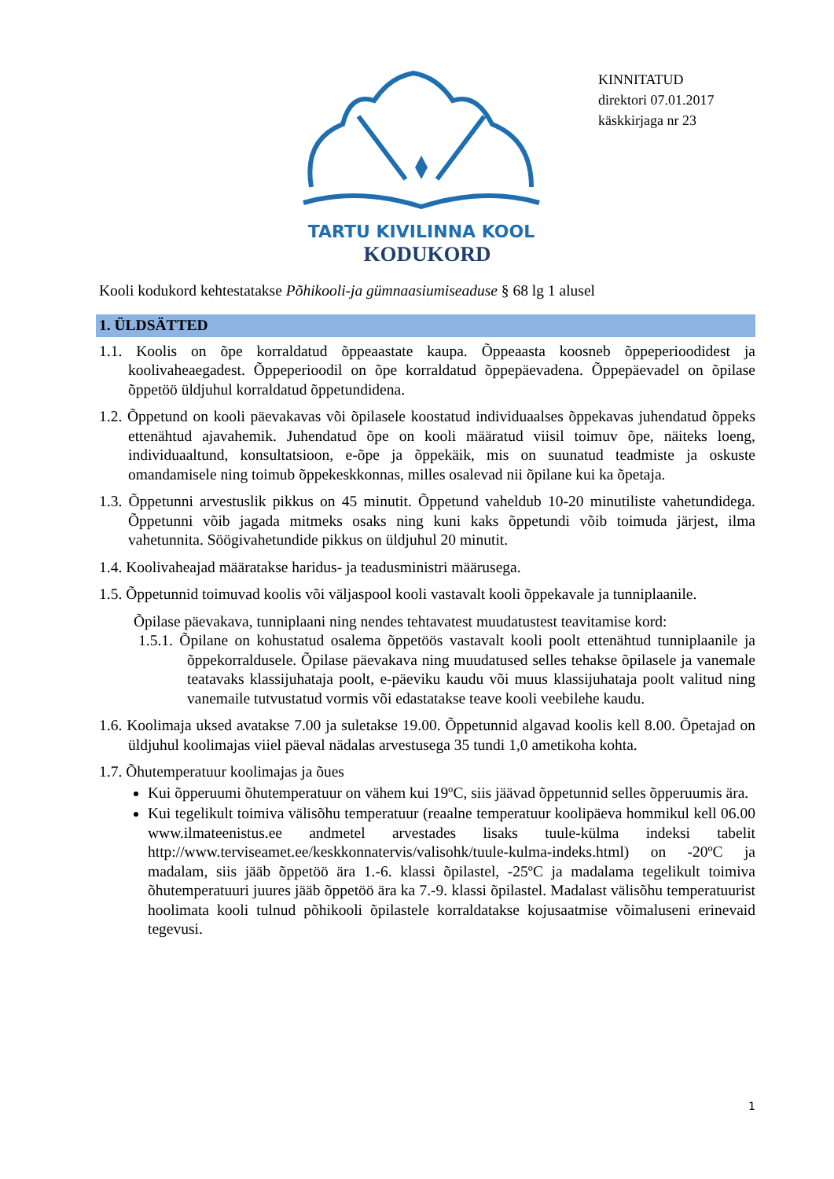TARTU KIVILINNA KOOL
KINNITATUD
direktori 07.01.2017
käskkirjaga nr 23
KODUKORD
Kooli kodukord kehtestatakse Põhikooli-ja gümnaasiumiseaduse § 68 lg 1 alusel
1. ÜLDSÄTTED
1.1. Koolis on õpe korraldatud õppeaastate kaupa. Õppeaasta koosneb õppeperioodidest ja koolivaheaegadest. Õppeperioodil on õpe korraldatud õppepäevadena. Õppepäevadel on õpilase õppetöö üldjuhul korraldatud õppetundidena.
1.2. Õppetund on kooli päevakavas või õpilasele koostatud individuaalses õppekavas juhendatud õppeks ettenähtud ajavahemik. Juhendatud õpe on kooli määratud viisil toimuv õpe, näiteks loeng, individuaaltund, konsultatsioon, e-õpe ja õppekäik, mis on suunatud teadmiste ja oskuste omandamisele ning toimub õppekeskkonnas, milles osalevad nii õpilane kui ka õpetaja.
1.3. Õppetunni arvestuslik pikkus on 45 minutit. Õppetund vaheldub 10-20 minutiliste vahetundidega. Õppetunni võib jagada mitmeks osaks ning kuni kaks õppetundi võib toimuda järjest, ilma vahetunnita. Söögivahetundide pikkus on üldjuhul 20 minutit.
1.4. Koolivaheajad määratakse haridus- ja teadusministri määrusega.
1.5. Õppetunnid toimuvad koolis või väljaspool kooli vastavalt kooli õppekavale ja tunniplaanile.
Õpilase päevakava, tunniplaani ning nendes tehtavatest muudatustest teavitamise kord:
1.5.1. Õpilane on kohustatud osalema õppetöös vastavalt kooli poolt ettenähtud tunniplaanile ja õppekorraldusele. Õpilase päevakava ning muudatused selles tehakse õpilasele ja vanemale teatavaks klassijuhataja poolt, e-päeviku kaudu või muus klassijuhataja poolt valitud ning vanemaile tutvustatud vormis või edastatakse teave kooli veebilehe kaudu.
1.6. Koolimaja uksed avatakse 7.00 ja suletakse 19.00. Õppetunnid algavad koolis kell 8.00. Õpetajad on üldjuhul koolimajas viiel päeval nädalas arvestusega 35 tundi 1,0 ametikoha kohta.
1.7. Õhutemperatuur koolimajas ja õues
Kui õpperuumi õhutemperatuur on vähem kui 19ºC, siis jäävad õppetunnid selles õpperuumis ära.
Kui tegelikult toimiva välisõhu temperatuur (reaalne temperatuur koolipäeva hommikul kell 06.00 www.ilmateenistus.ee andmetel arvestades lisaks tuule-külma indeksi tabelit http://www.terviseamet.ee/keskkonnatervis/valisohk/tuule-kulma-indeks.html) on -20ºC ja madalam, siis jääb õppetöö ära 1.-6. klassi õpilastel, -25ºC ja madalama tegelikult toimiva õhutemperatuuri juures jääb õppetöö ära ka 7.-9. klassi õpilastel. Madalast välisõhu temperatuurist hoolimata kooli tulnud põhikooli õpilastele korraldatakse kojusaatmise võimaluseni erinevaid tegevusi.
1